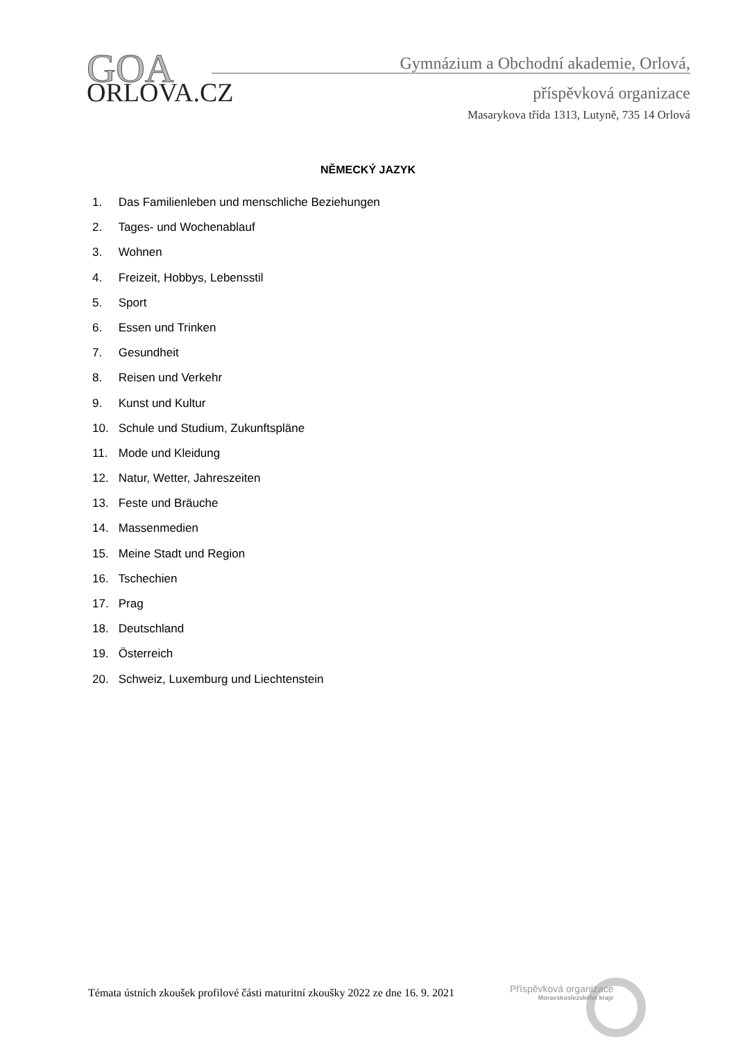GOA
ORLOVA.CZ
Gymnázium a Obchodní akademie, Orlová,
příspěvková organizace
Masarykova třída 1313, Lutyně, 735 14 Orlová
NĚMECKÝ JAZYK
1. Das Familienleben und menschliche Beziehungen
2. Tages- und Wochenablauf
3. Wohnen
4. Freizeit, Hobbys, Lebensstil
5. Sport
6. Essen und Trinken
7. Gesundheit
8. Reisen und Verkehr
9. Kunst und Kultur
10. Schule und Studium, Zukunftspläne
11. Mode und Kleidung
12. Natur, Wetter, Jahreszeiten
13. Feste und Bräuche
14. Massenmedien
15. Meine Stadt und Region
16. Tschechien
17. Prag
18. Deutschland
19. Österreich
20. Schweiz, Luxemburg und Liechtenstein
Témata ústních zkoušek profilové části maturitní zkoušky 2022 ze dne 16. 9. 2021
Příspěvková organizace
Moravskoslezského kraje